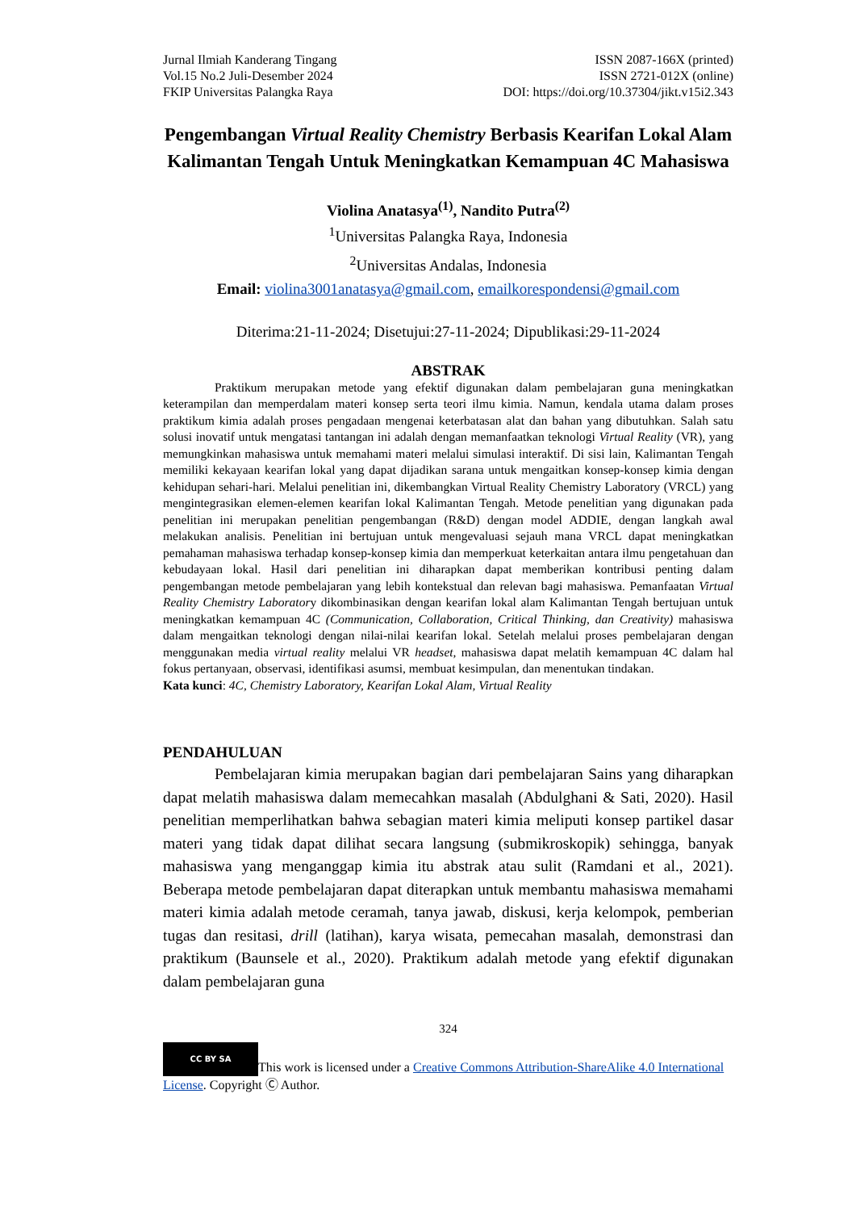Jurnal Ilmiah Kanderang Tingang
Vol.15 No.2 Juli-Desember 2024
FKIP Universitas Palangka Raya
ISSN 2087-166X (printed)
ISSN 2721-012X (online)
DOI: https://doi.org/10.37304/jikt.v15i2.343
Pengembangan Virtual Reality Chemistry Berbasis Kearifan Lokal Alam Kalimantan Tengah Untuk Meningkatkan Kemampuan 4C Mahasiswa
Violina Anatasya<sup>(1)</sup>, Nandito Putra<sup>(2)</sup>
<sup>1</sup> Universitas Palangka Raya, Indonesia
<sup>2</sup> Universitas Andalas, Indonesia
Email: violina3001anatasya@gmail.com, emailkorespondensi@gmail.com
Diterima:21-11-2024; Disetujui:27-11-2024; Dipublikasi:29-11-2024
ABSTRAK
Praktikum merupakan metode yang efektif digunakan dalam pembelajaran guna meningkatkan keterampilan dan memperdalam materi konsep serta teori ilmu kimia. Namun, kendala utama dalam proses praktikum kimia adalah proses pengadaan mengenai keterbatasan alat dan bahan yang dibutuhkan. Salah satu solusi inovatif untuk mengatasi tantangan ini adalah dengan memanfaatkan teknologi Virtual Reality (VR), yang memungkinkan mahasiswa untuk memahami materi melalui simulasi interaktif. Di sisi lain, Kalimantan Tengah memiliki kekayaan kearifan lokal yang dapat dijadikan sarana untuk mengaitkan konsep-konsep kimia dengan kehidupan sehari-hari. Melalui penelitian ini, dikembangkan Virtual Reality Chemistry Laboratory (VRCL) yang mengintegrasikan elemen-elemen kearifan lokal Kalimantan Tengah. Metode penelitian yang digunakan pada penelitian ini merupakan penelitian pengembangan (R&D) dengan model ADDIE, dengan langkah awal melakukan analisis. Penelitian ini bertujuan untuk mengevaluasi sejauh mana VRCL dapat meningkatkan pemahaman mahasiswa terhadap konsep-konsep kimia dan memperkuat keterkaitan antara ilmu pengetahuan dan kebudayaan lokal. Hasil dari penelitian ini diharapkan dapat memberikan kontribusi penting dalam pengembangan metode pembelajaran yang lebih kontekstual dan relevan bagi mahasiswa. Pemanfaatan Virtual Reality Chemistry Laboratory dikombinasikan dengan kearifan lokal alam Kalimantan Tengah bertujuan untuk meningkatkan kemampuan 4C (Communication, Collaboration, Critical Thinking, dan Creativity) mahasiswa dalam mengaitkan teknologi dengan nilai-nilai kearifan lokal. Setelah melalui proses pembelajaran dengan menggunakan media virtual reality melalui VR headset, mahasiswa dapat melatih kemampuan 4C dalam hal fokus pertanyaan, observasi, identifikasi asumsi, membuat kesimpulan, dan menentukan tindakan.
Kata kunci: 4C, Chemistry Laboratory, Kearifan Lokal Alam, Virtual Reality
PENDAHULUAN
Pembelajaran kimia merupakan bagian dari pembelajaran Sains yang diharapkan dapat melatih mahasiswa dalam memecahkan masalah (Abdulghani & Sati, 2020). Hasil penelitian memperlihatkan bahwa sebagian materi kimia meliputi konsep partikel dasar materi yang tidak dapat dilihat secara langsung (submikroskopik) sehingga, banyak mahasiswa yang menganggap kimia itu abstrak atau sulit (Ramdani et al., 2021). Beberapa metode pembelajaran dapat diterapkan untuk membantu mahasiswa memahami materi kimia adalah metode ceramah, tanya jawab, diskusi, kerja kelompok, pemberian tugas dan resitasi, drill (latihan), karya wisata, pemecahan masalah, demonstrasi dan praktikum (Baunsele et al., 2020). Praktikum adalah metode yang efektif digunakan dalam pembelajaran guna
324
CC BY SA This work is licensed under a Creative Commons Attribution-ShareAlike 4.0 International License. Copyright Ⓒ Author.